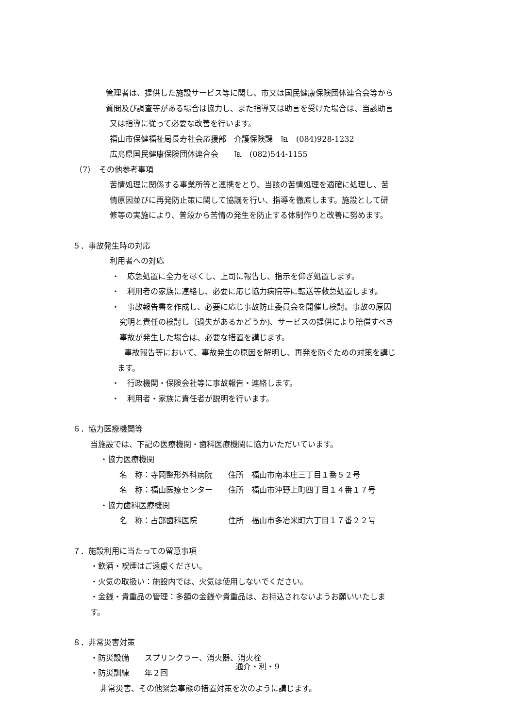管理者は、提供した施設サービス等に関し、市又は国民健康保険団体連合会等から
質問及び調査等がある場合は協力し、また指導又は助言を受けた場合は、当該助言
又は指導に従って必要な改善を行います。
福山市保健福祉局長寿社会応援部　介護保険課　℡　(084)928-1232
広島県国民健康保険団体連合会　　℡　(082)544-1155
（7）　その他参考事項
苦情処理に関係する事業所等と連携をとり、当該の苦情処理を適確に処理し、苦
情原因並びに再発防止策に関して協議を行い、指導を徹底します。施設として研
修等の実施により、普段から苦情の発生を防止する体制作りと改善に努めます。
５．事故発生時の対応
利用者への対応
・　応急処置に全力を尽くし、上司に報告し、指示を仰ぎ処置します。
・　利用者の家族に連絡し、必要に応じ協力病院等に転送等救急処置します。
・　事故報告書を作成し、必要に応じ事故防止委員会を開催し検討。事故の原因
究明と責任の検討し（過失があるかどうか)、サービスの提供により賠償すべき
事故が発生した場合は、必要な措置を講じます。
事故報告等において、事故発生の原因を解明し、再発を防ぐための対策を講じ
ます。
・　行政機関・保険会社等に事故報告・連絡します。
・　利用者・家族に責任者が説明を行います。
６．協力医療機関等
当施設では、下記の医療機関・歯科医療機関に協力いただいています。
・協力医療機関
名　称：寺岡整形外科病院　　住所　福山市南本庄三丁目１番５２号
名　称：福山医療センター　　住所　福山市沖野上町四丁目１４番１７号
・協力歯科医療機関
名　称：占部歯科医院　　　　住所　福山市多冶米町六丁目１７番２２号
７．施設利用に当たっての留意事項
・飲酒・喫煙はご遠慮ください。
・火気の取扱い：施設内では、火気は使用しないでください。
・金銭・貴重品の管理：多額の金銭や貴重品は、お持込されないようお願いいたしま
す。
８．非常災害対策
・防災設備　　スプリンクラー、消火器、消火栓
・防災訓練　　年２回
非常災害、その他緊急事態の措置対策を次のように講じます。
通介・利・9